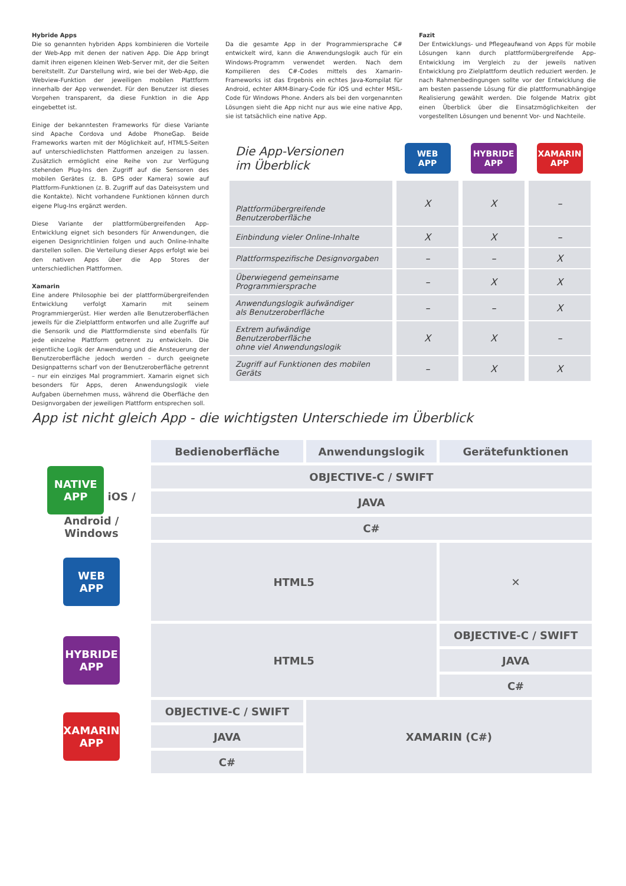Hybride Apps
Die so genannten hybriden Apps kombinieren die Vorteile der Web-App mit denen der nativen App. Die App bringt damit ihren eigenen kleinen Web-Server mit, der die Seiten bereitstellt. Zur Darstellung wird, wie bei der Web-App, die Webview-Funktion der jeweiligen mobilen Plattform innerhalb der App verwendet. Für den Benutzer ist dieses Vorgehen transparent, da diese Funktion in die App eingebettet ist.
Einige der bekanntesten Frameworks für diese Variante sind Apache Cordova und Adobe PhoneGap. Beide Frameworks warten mit der Möglichkeit auf, HTML5-Seiten auf unterschiedlichsten Plattformen anzeigen zu lassen. Zusätzlich ermöglicht eine Reihe von zur Verfügung stehenden Plug-Ins den Zugriff auf die Sensoren des mobilen Gerätes (z. B. GPS oder Kamera) sowie auf Plattform-Funktionen (z. B. Zugriff auf das Dateisystem und die Kontakte). Nicht vorhandene Funktionen können durch eigene Plug-Ins ergänzt werden.
Diese Variante der plattformübergreifenden App-Entwicklung eignet sich besonders für Anwendungen, die eigenen Designrichtlinien folgen und auch Online-Inhalte darstellen sollen. Die Verteilung dieser Apps erfolgt wie bei den nativen Apps über die App Stores der unterschiedlichen Plattformen.
Xamarin
Eine andere Philosophie bei der plattformübergreifenden Entwicklung verfolgt Xamarin mit seinem Programmiergerüst. Hier werden alle Benutzeroberflächen jeweils für die Zielplattform entworfen und alle Zugriffe auf die Sensorik und die Plattformdienste sind ebenfalls für jede einzelne Plattform getrennt zu entwickeln. Die eigentliche Logik der Anwendung und die Ansteuerung der Benutzeroberfläche jedoch werden – durch geeignete Designpatterns scharf von der Benutzeroberfläche getrennt – nur ein einziges Mal programmiert. Xamarin eignet sich besonders für Apps, deren Anwendungslogik viele Aufgaben übernehmen muss, während die Oberfläche den Designvorgaben der jeweiligen Plattform entsprechen soll.
Da die gesamte App in der Programmiersprache C# entwickelt wird, kann die Anwendungslogik auch für ein Windows-Programm verwendet werden. Nach dem Kompilieren des C#-Codes mittels des Xamarin-Frameworks ist das Ergebnis ein echtes Java-Kompilat für Android, echter ARM-Binary-Code für iOS und echter MSIL-Code für Windows Phone. Anders als bei den vorgenannten Lösungen sieht die App nicht nur aus wie eine native App, sie ist tatsächlich eine native App.
Fazit
Der Entwicklungs- und Pflegeaufwand von Apps für mobile Lösungen kann durch plattformübergreifende App-Entwicklung im Vergleich zu der jeweils nativen Entwicklung pro Zielplattform deutlich reduziert werden. Je nach Rahmenbedingungen sollte vor der Entwicklung die am besten passende Lösung für die plattformunabhängige Realisierung gewählt werden. Die folgende Matrix gibt einen Überblick über die Einsatzmöglichkeiten der vorgestellten Lösungen und benennt Vor- und Nachteile.
| Die App-Versionen im Überblick | WEB APP | HYBRIDE APP | XAMARIN APP |
| Plattformübergreifende Benutzeroberfläche | X | X | – |
| Einbindung vieler Online-Inhalte | X | X | – |
| Plattformspezifische Designvorgaben | – | – | X |
| Überwiegend gemeinsame Programmiersprache | – | X | X |
| Anwendungslogik aufwändiger als Benutzeroberfläche | – | – | X |
| Extrem aufwändige Benutzeroberfläche ohne viel Anwendungslogik | X | X | – |
| Zugriff auf Funktionen des mobilen Geräts | – | X | X |
App ist nicht gleich App - die wichtigsten Unterschiede im Überblick
| | Bedienoberfläche | Anwendungslogik | Gerätefunktionen |
| NATIVE APP iOS / Android / Windows | OBJECTIVE-C / SWIFT | | |
| | JAVA | | |
| | C# | | |
| WEB APP | HTML5 | | ✕ |
| HYBRIDE APP | HTML5 | | OBJECTIVE-C / SWIFT |
| | | | JAVA |
| | | | C# |
| XAMARIN APP | OBJECTIVE-C / SWIFT | XAMARIN (C#) | |
| | JAVA | | |
| | C# | | |